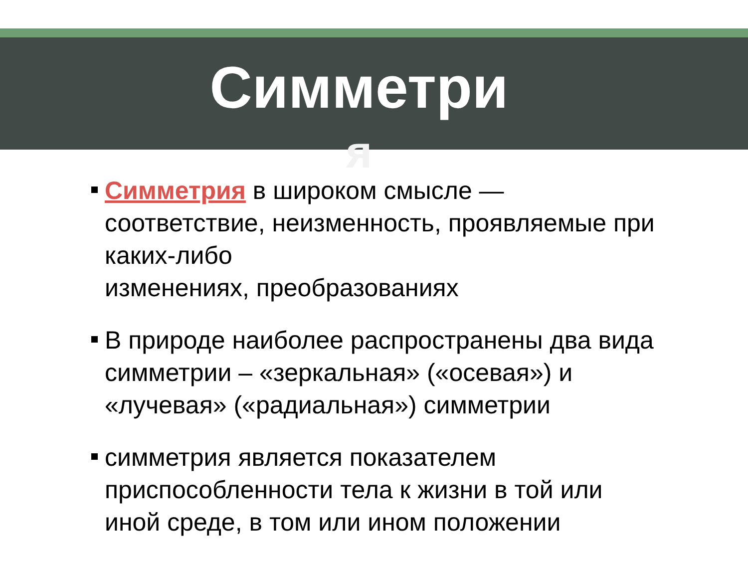Симметри
я
Симметрия в широком смысле — соответствие, неизменность, проявляемые при каких-либо
изменениях, преобразованиях
В природе наиболее распространены два вида симметрии – «зеркальная» («осевая») и «лучевая» («радиальная») симметрии
симметрия является показателем приспособленности тела к жизни в той или иной среде, в том или ином положении